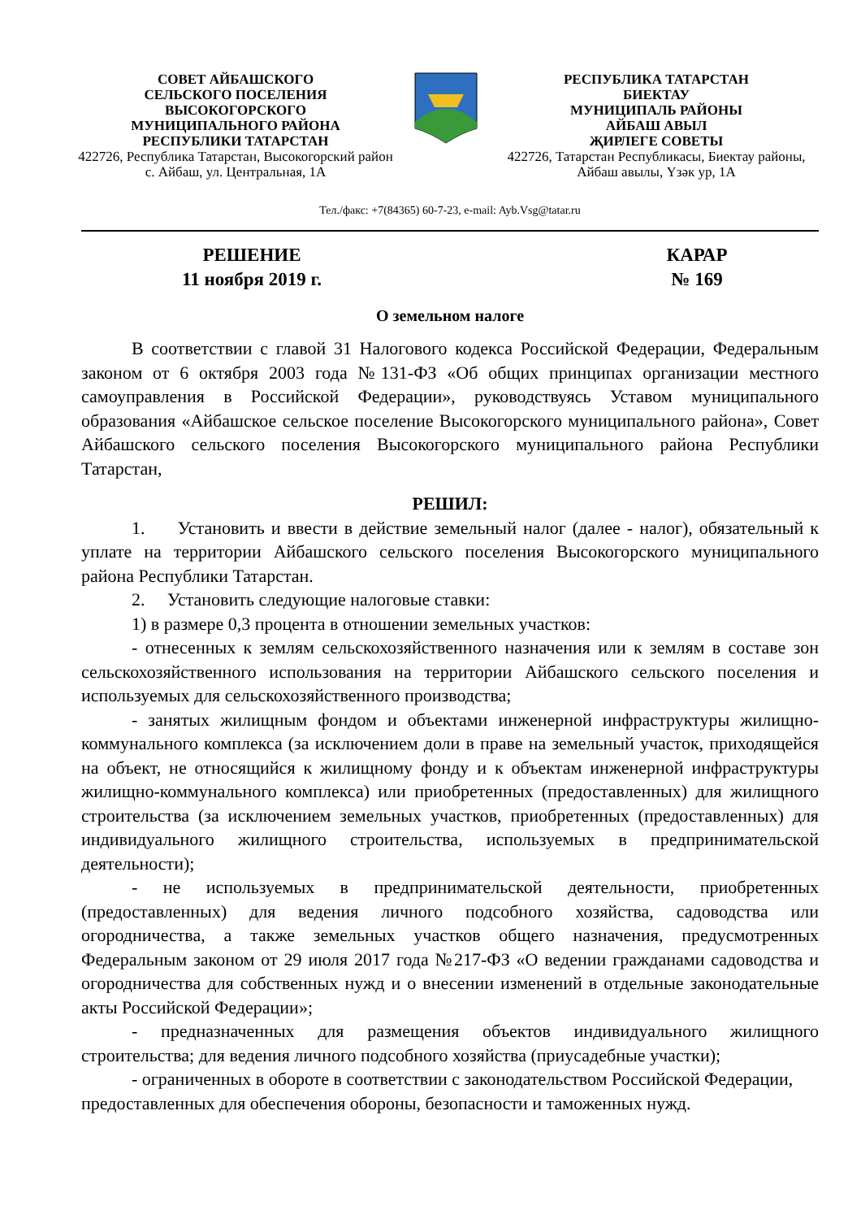СОВЕТ АЙБАШСКОГО
СЕЛЬСКОГО ПОСЕЛЕНИЯ
ВЫСОКОГОРСКОГО
МУНИЦИПАЛЬНОГО РАЙОНА
РЕСПУБЛИКИ ТАТАРСТАН
422726, Республика Татарстан, Высокогорский район
с. Айбаш, ул. Центральная, 1А
РЕСПУБЛИКА ТАТАРСТАН
БИЕКТАУ
МУНИЦИПАЛЬ РАЙОНЫ
АЙБАШ АВЫЛ
ҖИРЛЕГЕ СОВЕТЫ
422726, Татарстан Республикасы, Биектау районы,
Айбаш авылы, Үзәк ур, 1А
Тел./факс: +7(84365) 60-7-23, e-mail: Ayb.Vsg@tatar.ru
РЕШЕНИЕ
11 ноября 2019 г.
КАРАР
№ 169
О земельном налоге
В соответствии с главой 31 Налогового кодекса Российской Федерации, Федеральным законом от 6 октября 2003 года №131-ФЗ «Об общих принципах организации местного самоуправления в Российской Федерации», руководствуясь Уставом муниципального образования «Айбашское сельское поселение Высокогорского муниципального района», Совет Айбашского сельского поселения Высокогорского муниципального района Республики Татарстан,
РЕШИЛ:
1. Установить и ввести в действие земельный налог (далее - налог), обязательный к уплате на территории Айбашского сельского поселения Высокогорского муниципального района Республики Татарстан.
2. Установить следующие налоговые ставки:
1) в размере 0,3 процента в отношении земельных участков:
- отнесенных к землям сельскохозяйственного назначения или к землям в составе зон сельскохозяйственного использования на территории Айбашского сельского поселения и используемых для сельскохозяйственного производства;
- занятых жилищным фондом и объектами инженерной инфраструктуры жилищно-коммунального комплекса (за исключением доли в праве на земельный участок, приходящейся на объект, не относящийся к жилищному фонду и к объектам инженерной инфраструктуры жилищно-коммунального комплекса) или приобретенных (предоставленных) для жилищного строительства (за исключением земельных участков, приобретенных (предоставленных) для индивидуального жилищного строительства, используемых в предпринимательской деятельности);
- не используемых в предпринимательской деятельности, приобретенных (предоставленных) для ведения личного подсобного хозяйства, садоводства или огородничества, а также земельных участков общего назначения, предусмотренных Федеральным законом от 29 июля 2017 года №217-ФЗ «О ведении гражданами садоводства и огородничества для собственных нужд и о внесении изменений в отдельные законодательные акты Российской Федерации»;
- предназначенных для размещения объектов индивидуального жилищного строительства; для ведения личного подсобного хозяйства (приусадебные участки);
- ограниченных в обороте в соответствии с законодательством Российской Федерации, предоставленных для обеспечения обороны, безопасности и таможенных нужд.